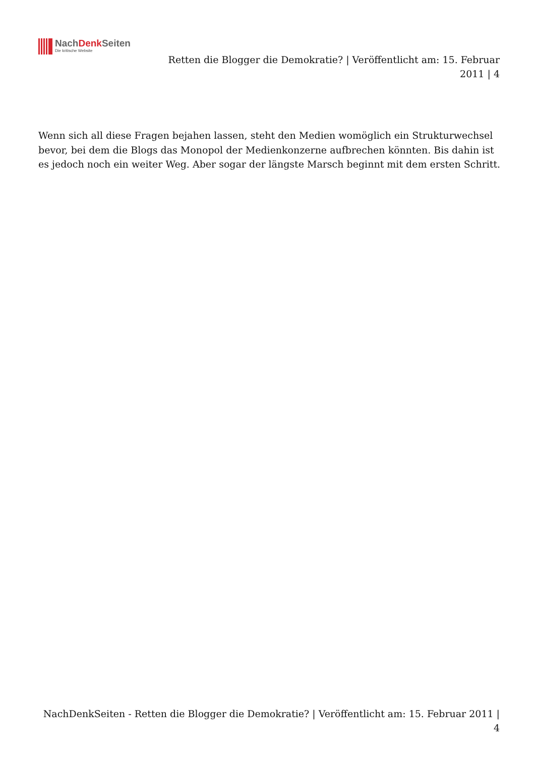NachDenk Seiten
Die kritische Website
Retten die Blogger die Demokratie? | Veröffentlicht am: 15. Februar 2011 | 4
Wenn sich all diese Fragen bejahen lassen, steht den Medien womöglich ein Strukturwechsel bevor, bei dem die Blogs das Monopol der Medienkonzerne aufbrechen könnten. Bis dahin ist es jedoch noch ein weiter Weg. Aber sogar der längste Marsch beginnt mit dem ersten Schritt.
NachDenkSeiten - Retten die Blogger die Demokratie? | Veröffentlicht am: 15. Februar 2011 | 4